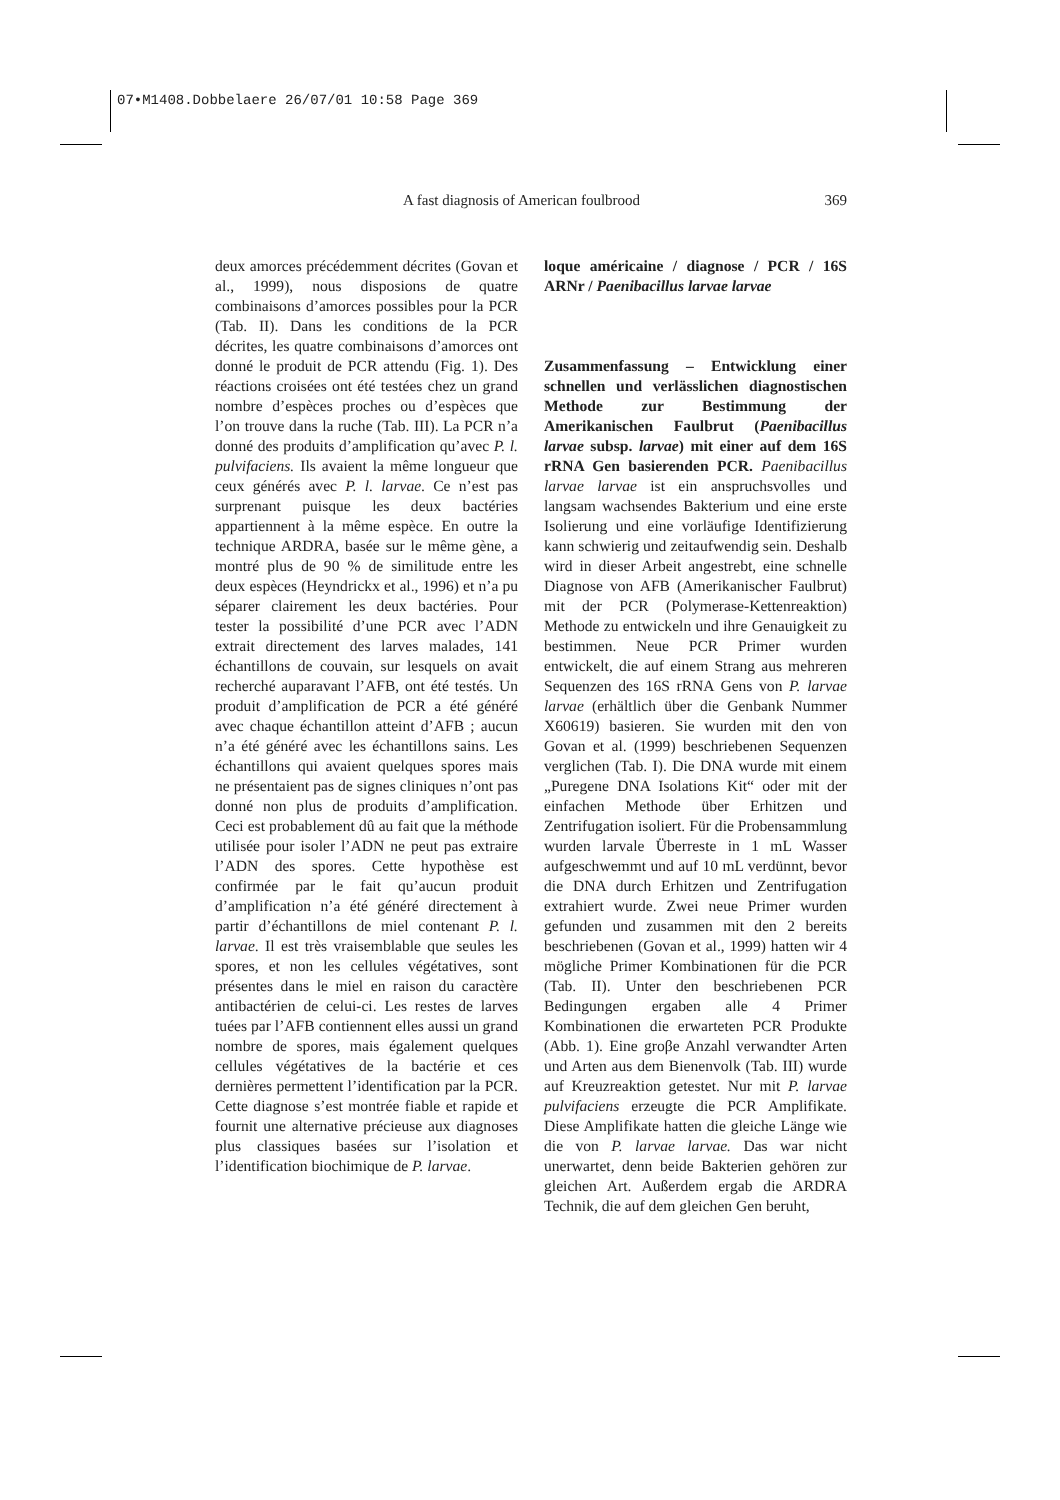07•M1408.Dobbelaere 26/07/01 10:58 Page 369
A fast diagnosis of American foulbrood 369
deux amorces précédemment décrites (Govan et al., 1999), nous disposions de quatre combinaisons d’amorces possibles pour la PCR (Tab. II). Dans les conditions de la PCR décrites, les quatre combinaisons d’amorces ont donné le produit de PCR attendu (Fig. 1). Des réactions croisées ont été testées chez un grand nombre d’espèces proches ou d’espèces que l’on trouve dans la ruche (Tab. III). La PCR n’a donné des produits d’amplification qu’avec P. l. pulvifaciens. Ils avaient la même longueur que ceux générés avec P. l. larvae. Ce n’est pas surprenant puisque les deux bactéries appartiennent à la même espèce. En outre la technique ARDRA, basée sur le même gène, a montré plus de 90 % de similitude entre les deux espèces (Heyndrickx et al., 1996) et n’a pu séparer clairement les deux bactéries. Pour tester la possibilité d’une PCR avec l’ADN extrait directement des larves malades, 141 échantillons de couvain, sur lesquels on avait recherché auparavant l’AFB, ont été testés. Un produit d’amplification de PCR a été généré avec chaque échantillon atteint d’AFB ; aucun n’a été généré avec les échantillons sains. Les échantillons qui avaient quelques spores mais ne présentaient pas de signes cliniques n’ont pas donné non plus de produits d’amplification. Ceci est probablement dû au fait que la méthode utilisée pour isoler l’ADN ne peut pas extraire l’ADN des spores. Cette hypothèse est confirmée par le fait qu’aucun produit d’amplification n’a été généré directement à partir d’échantillons de miel contenant P. l. larvae. Il est très vraisemblable que seules les spores, et non les cellules végétatives, sont présentes dans le miel en raison du caractère antibactérien de celui-ci. Les restes de larves tuées par l’AFB contiennent elles aussi un grand nombre de spores, mais également quelques cellules végétatives de la bactérie et ces dernières permettent l’identification par la PCR. Cette diagnose s’est montrée fiable et rapide et fournit une alternative précieuse aux diagnoses plus classiques basées sur l’isolation et l’identification biochimique de P. larvae.
loque américaine / diagnose / PCR / 16S ARNr / Paenibacillus larvae larvae
Zusammenfassung – Entwicklung einer schnellen und verlässlichen diagnostischen Methode zur Bestimmung der Amerikanischen Faulbrut (Paenibacillus larvae subsp. larvae) mit einer auf dem 16S rRNA Gen basierenden PCR. Paenibacillus larvae larvae ist ein anspruchsvolles und langsam wachsendes Bakterium und eine erste Isolierung und eine vorläufige Identifizierung kann schwierig und zeitaufwendig sein. Deshalb wird in dieser Arbeit angestrebt, eine schnelle Diagnose von AFB (Amerikanischer Faulbrut) mit der PCR (Polymerase-Kettenreaktion) Methode zu entwickeln und ihre Genauigkeit zu bestimmen. Neue PCR Primer wurden entwickelt, die auf einem Strang aus mehreren Sequenzen des 16S rRNA Gens von P. larvae larvae (erhältlich über die Genbank Nummer X60619) basieren. Sie wurden mit den von Govan et al. (1999) beschriebenen Sequenzen verglichen (Tab. I). Die DNA wurde mit einem „Puregene DNA Isolations Kit“ oder mit der einfachen Methode über Erhitzen und Zentrifugation isoliert. Für die Probensammlung wurden larvale Überreste in 1 mL Wasser aufgeschwemmt und auf 10 mL verdünnt, bevor die DNA durch Erhitzen und Zentrifugation extrahiert wurde. Zwei neue Primer wurden gefunden und zusammen mit den 2 bereits beschriebenen (Govan et al., 1999) hatten wir 4 mögliche Primer Kombinationen für die PCR (Tab. II). Unter den beschriebenen PCR Bedingungen ergaben alle 4 Primer Kombinationen die erwarteten PCR Produkte (Abb. 1). Eine groβe Anzahl verwandter Arten und Arten aus dem Bienenvolk (Tab. III) wurde auf Kreuzreaktion getestet. Nur mit P. larvae pulvifaciens erzeugte die PCR Amplifikate. Diese Amplifikate hatten die gleiche Länge wie die von P. larvae larvae. Das war nicht unerwartet, denn beide Bakterien gehören zur gleichen Art. Außerdem ergab die ARDRA Technik, die auf dem gleichen Gen beruht,